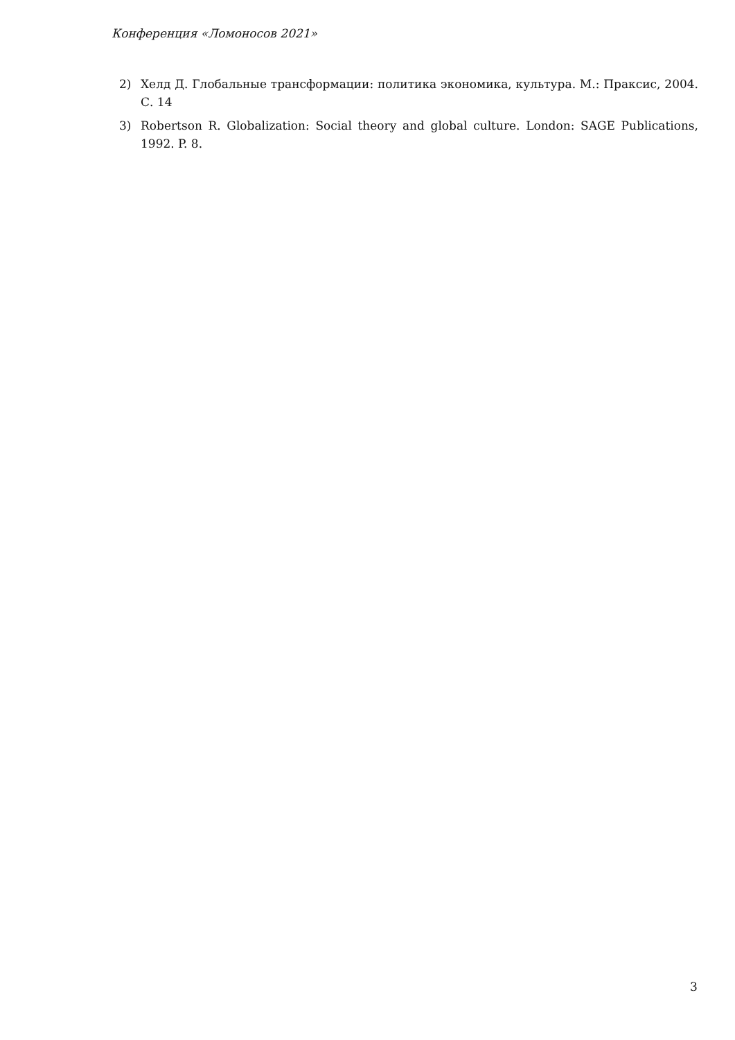Конференция «Ломоносов 2021»
2) Хелд Д. Глобальные трансформации: политика экономика, культура. М.: Праксис, 2004. С. 14
3) Robertson R. Globalization: Social theory and global culture. London: SAGE Publications, 1992. P. 8.
3